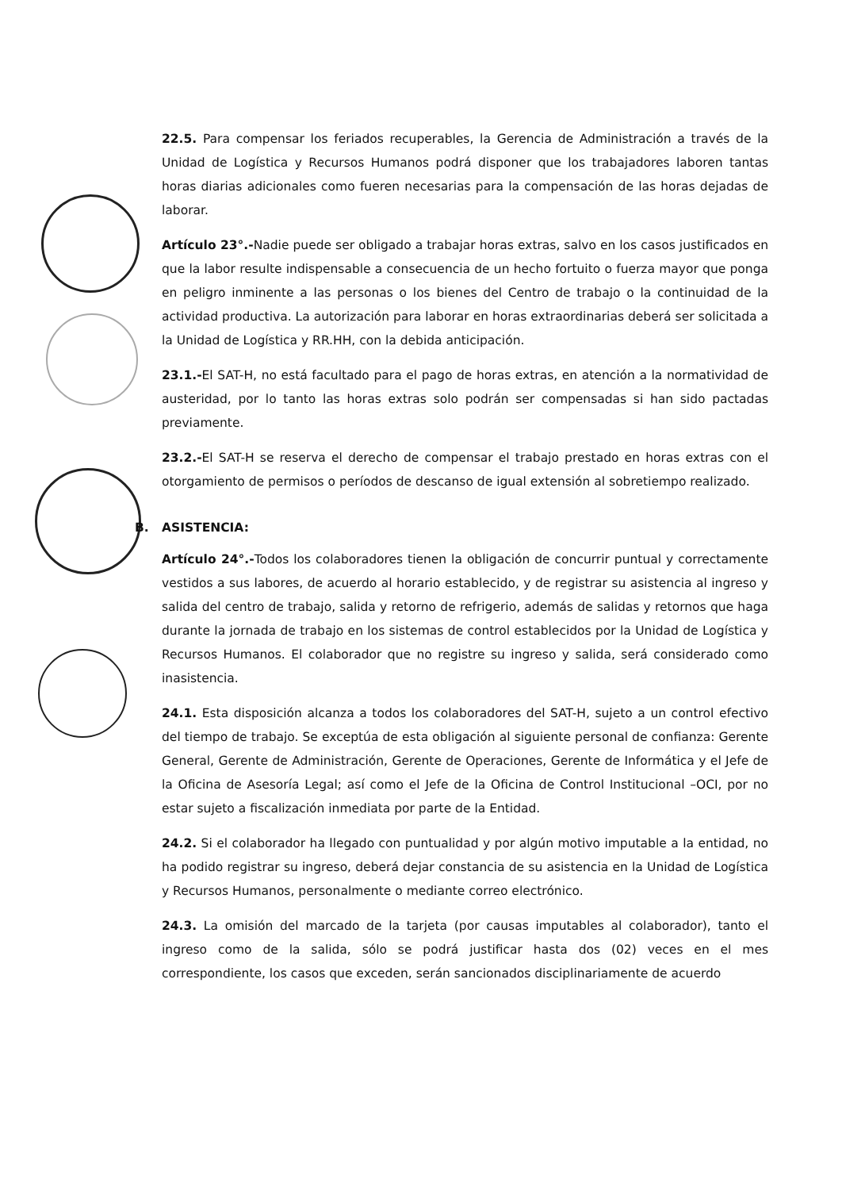22.5. Para compensar los feriados recuperables, la Gerencia de Administración a través de la Unidad de Logística y Recursos Humanos podrá disponer que los trabajadores laboren tantas horas diarias adicionales como fueren necesarias para la compensación de las horas dejadas de laborar.
Artículo 23°.-Nadie puede ser obligado a trabajar horas extras, salvo en los casos justificados en que la labor resulte indispensable a consecuencia de un hecho fortuito o fuerza mayor que ponga en peligro inminente a las personas o los bienes del Centro de trabajo o la continuidad de la actividad productiva. La autorización para laborar en horas extraordinarias deberá ser solicitada a la Unidad de Logística y RR.HH, con la debida anticipación.
23.1.-El SAT-H, no está facultado para el pago de horas extras, en atención a la normatividad de austeridad, por lo tanto las horas extras solo podrán ser compensadas si han sido pactadas previamente.
23.2.-El SAT-H se reserva el derecho de compensar el trabajo prestado en horas extras con el otorgamiento de permisos o períodos de descanso de igual extensión al sobretiempo realizado.
B. ASISTENCIA:
Artículo 24°.-Todos los colaboradores tienen la obligación de concurrir puntual y correctamente vestidos a sus labores, de acuerdo al horario establecido, y de registrar su asistencia al ingreso y salida del centro de trabajo, salida y retorno de refrigerio, además de salidas y retornos que haga durante la jornada de trabajo en los sistemas de control establecidos por la Unidad de Logística y Recursos Humanos. El colaborador que no registre su ingreso y salida, será considerado como inasistencia.
24.1. Esta disposición alcanza a todos los colaboradores del SAT-H, sujeto a un control efectivo del tiempo de trabajo. Se exceptúa de esta obligación al siguiente personal de confianza: Gerente General, Gerente de Administración, Gerente de Operaciones, Gerente de Informática y el Jefe de la Oficina de Asesoría Legal; así como el Jefe de la Oficina de Control Institucional –OCI, por no estar sujeto a fiscalización inmediata por parte de la Entidad.
24.2. Si el colaborador ha llegado con puntualidad y por algún motivo imputable a la entidad, no ha podido registrar su ingreso, deberá dejar constancia de su asistencia en la Unidad de Logística y Recursos Humanos, personalmente o mediante correo electrónico.
24.3. La omisión del marcado de la tarjeta (por causas imputables al colaborador), tanto el ingreso como de la salida, sólo se podrá justificar hasta dos (02) veces en el mes correspondiente, los casos que exceden, serán sancionados disciplinariamente de acuerdo